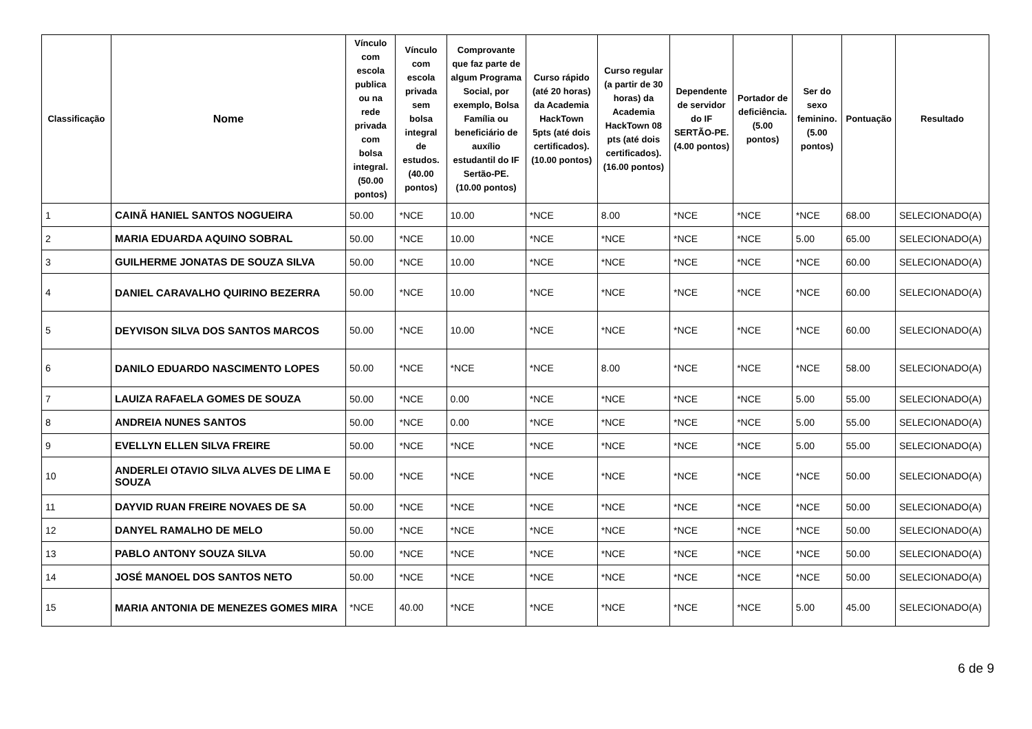| Classificação | Nome | Vínculo com escola publica ou na rede privada com bolsa integral. (50.00 pontos) | Vínculo com escola privada sem bolsa integral de estudos. (40.00 pontos) | Comprovante que faz parte de algum Programa Social, por exemplo, Bolsa Família ou beneficiário de auxílio estudantil do IF Sertão-PE. (10.00 pontos) | Curso rápido (até 20 horas) da Academia HackTown 5pts (até dois certificados). (10.00 pontos) | Curso regular (a partir de 30 horas) da Academia HackTown 08 pts (até dois certificados). (16.00 pontos) | Dependente de servidor do IF SERTÃO-PE. (4.00 pontos) | Portador de deficiência. (5.00 pontos) | Ser do sexo feminino. (5.00 pontos) | Pontuação | Resultado |
| --- | --- | --- | --- | --- | --- | --- | --- | --- | --- | --- | --- |
| 1 | CAINÃ HANIEL SANTOS NOGUEIRA | 50.00 | *NCE | 10.00 | *NCE | 8.00 | *NCE | *NCE | *NCE | 68.00 | SELECIONADO(A) |
| 2 | MARIA EDUARDA AQUINO SOBRAL | 50.00 | *NCE | 10.00 | *NCE | *NCE | *NCE | *NCE | 5.00 | 65.00 | SELECIONADO(A) |
| 3 | GUILHERME JONATAS DE SOUZA SILVA | 50.00 | *NCE | 10.00 | *NCE | *NCE | *NCE | *NCE | *NCE | 60.00 | SELECIONADO(A) |
| 4 | DANIEL CARAVALHO QUIRINO BEZERRA | 50.00 | *NCE | 10.00 | *NCE | *NCE | *NCE | *NCE | *NCE | 60.00 | SELECIONADO(A) |
| 5 | DEYVISON SILVA DOS SANTOS MARCOS | 50.00 | *NCE | 10.00 | *NCE | *NCE | *NCE | *NCE | *NCE | 60.00 | SELECIONADO(A) |
| 6 | DANILO EDUARDO NASCIMENTO LOPES | 50.00 | *NCE | *NCE | *NCE | 8.00 | *NCE | *NCE | *NCE | 58.00 | SELECIONADO(A) |
| 7 | LAUIZA RAFAELA GOMES DE SOUZA | 50.00 | *NCE | 0.00 | *NCE | *NCE | *NCE | *NCE | 5.00 | 55.00 | SELECIONADO(A) |
| 8 | ANDREIA NUNES SANTOS | 50.00 | *NCE | 0.00 | *NCE | *NCE | *NCE | *NCE | 5.00 | 55.00 | SELECIONADO(A) |
| 9 | EVELLYN ELLEN SILVA FREIRE | 50.00 | *NCE | *NCE | *NCE | *NCE | *NCE | *NCE | 5.00 | 55.00 | SELECIONADO(A) |
| 10 | ANDERLEI OTAVIO SILVA ALVES DE LIMA E SOUZA | 50.00 | *NCE | *NCE | *NCE | *NCE | *NCE | *NCE | *NCE | 50.00 | SELECIONADO(A) |
| 11 | DAYVID RUAN FREIRE NOVAES DE SA | 50.00 | *NCE | *NCE | *NCE | *NCE | *NCE | *NCE | *NCE | 50.00 | SELECIONADO(A) |
| 12 | DANYEL RAMALHO DE MELO | 50.00 | *NCE | *NCE | *NCE | *NCE | *NCE | *NCE | *NCE | 50.00 | SELECIONADO(A) |
| 13 | PABLO ANTONY SOUZA SILVA | 50.00 | *NCE | *NCE | *NCE | *NCE | *NCE | *NCE | *NCE | 50.00 | SELECIONADO(A) |
| 14 | JOSÉ MANOEL DOS SANTOS NETO | 50.00 | *NCE | *NCE | *NCE | *NCE | *NCE | *NCE | *NCE | 50.00 | SELECIONADO(A) |
| 15 | MARIA ANTONIA DE MENEZES GOMES MIRA | *NCE | 40.00 | *NCE | *NCE | *NCE | *NCE | *NCE | 5.00 | 45.00 | SELECIONADO(A) |
6 de 9